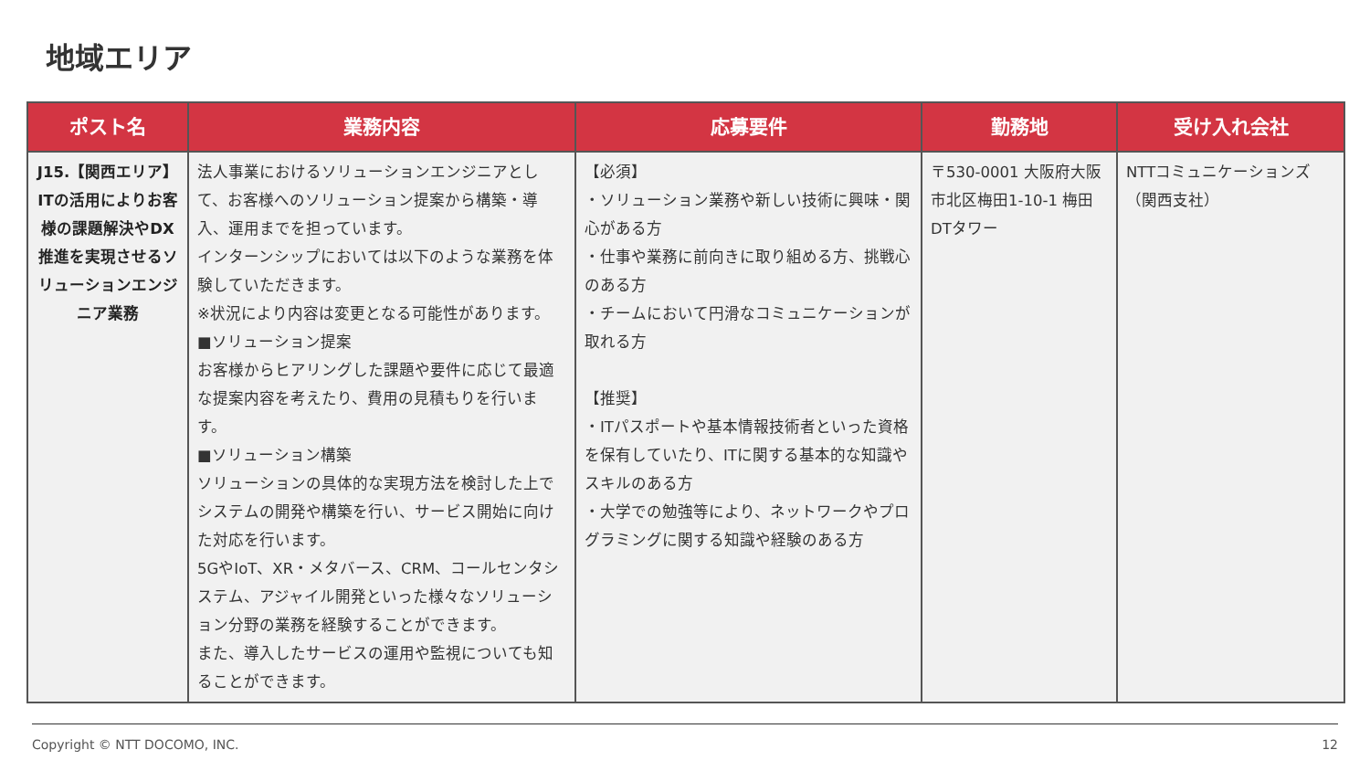地域エリア
| ポスト名 | 業務内容 | 応募要件 | 勤務地 | 受け入れ会社 |
| --- | --- | --- | --- | --- |
| J15.【関西エリア】ITの活用によりお客様の課題解決やDX推進を実現させるソリューションエンジニア業務 | 法人事業におけるソリューションエンジニアとして、お客様へのソリューション提案から構築・導入、運用までを担っています。 インターンシップにおいては以下のような業務を体験していただきます。 ※状況により内容は変更となる可能性があります。 ■ソリューション提案 お客様からヒアリングした課題や要件に応じて最適な提案内容を考えたり、費用の見積もりを行います。 ■ソリューション構築 ソリューションの具体的な実現方法を検討した上でシステムの開発や構築を行い、サービス開始に向けた対応を行います。 5GやIoT、XR・メタバース、CRM、コールセンタシステム、アジャイル開発といった様々なソリューション分野の業務を経験することができます。 また、導入したサービスの運用や監視についても知ることができます。 | 【必須】 ・ソリューション業務や新しい技術に興味・関心がある方 ・仕事や業務に前向きに取り組める方、挑戦心のある方 ・チームにおいて円滑なコミュニケーションが取れる方 【推奨】 ・ITパスポートや基本情報技術者といった資格を保有していたり、ITに関する基本的な知識やスキルのある方 ・大学での勉強等により、ネットワークやプログラミングに関する知識や経験のある方 | 〒530-0001 大阪府大阪市北区梅田1-10-1 梅田DTタワー | NTTコミュニケーションズ（関西支社） |
Copyright © NTT DOCOMO, INC. 12